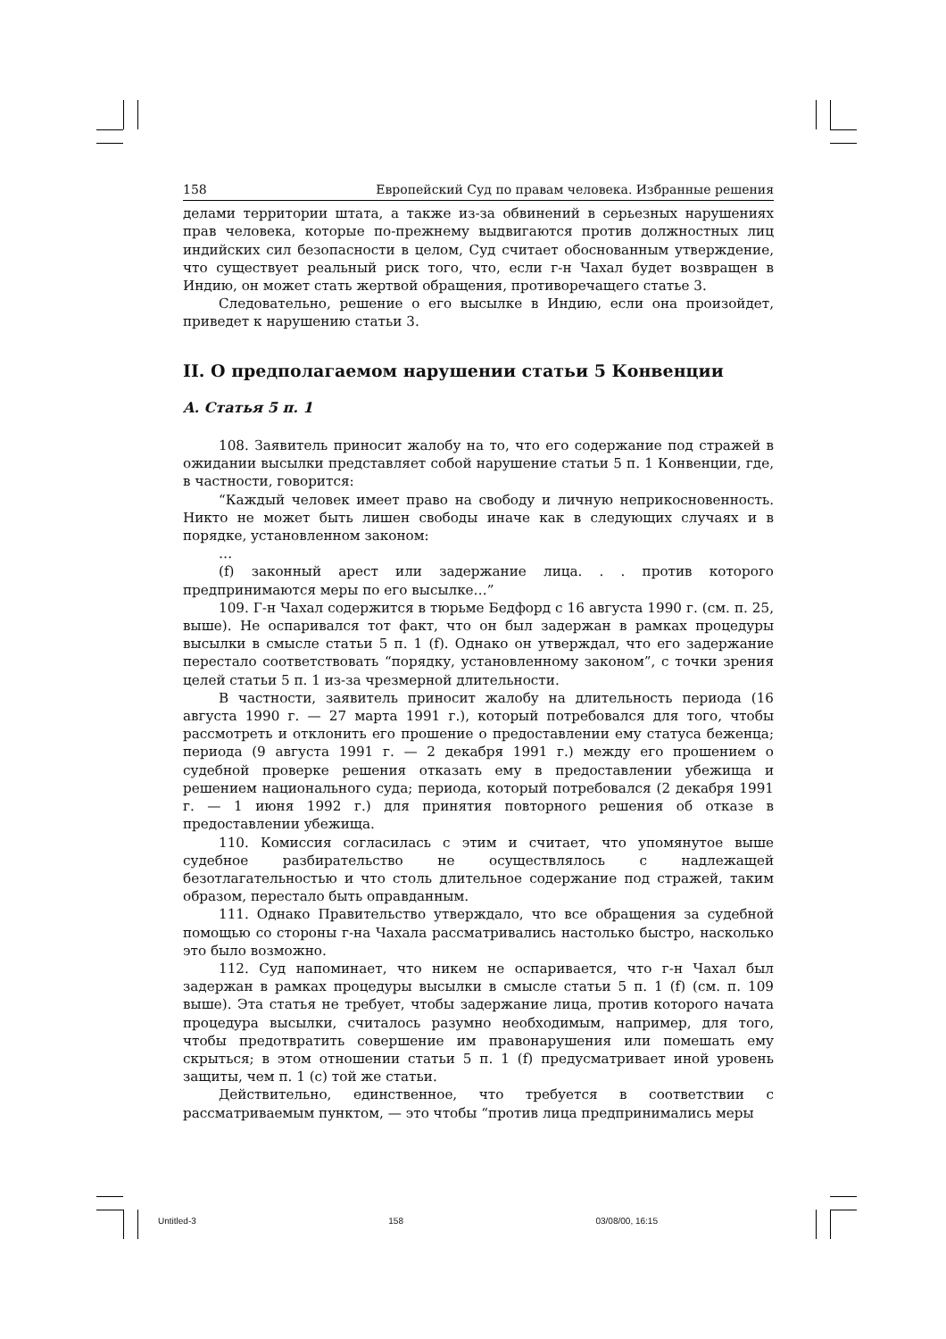158 Европейский Суд по правам человека. Избранные решения
делами территории штата, а также из-за обвинений в серьезных нарушениях прав человека, которые по-прежнему выдвигаются против должностных лиц индийских сил безопасности в целом, Суд считает обоснованным утверждение, что существует реальный риск того, что, если г-н Чахал будет возвращен в Индию, он может стать жертвой обращения, противоречащего статье 3.
Следовательно, решение о его высылке в Индию, если она произойдет, приведет к нарушению статьи 3.
II. О предполагаемом нарушении статьи 5 Конвенции
A. Статья 5 п. 1
108. Заявитель приносит жалобу на то, что его содержание под стражей в ожидании высылки представляет собой нарушение статьи 5 п. 1 Конвенции, где, в частности, говорится:
“Каждый человек имеет право на свободу и личную неприкосновенность. Никто не может быть лишен свободы иначе как в следующих случаях и в порядке, установленном законом:
…
(f) законный арест или задержание лица. . . против которого предпринимаются меры по его высылке…”
109. Г-н Чахал содержится в тюрьме Бедфорд с 16 августа 1990 г. (см. п. 25, выше). Не оспаривался тот факт, что он был задержан в рамках процедуры высылки в смысле статьи 5 п. 1 (f). Однако он утверждал, что его задержание перестало соответствовать “порядку, установленному законом”, с точки зрения целей статьи 5 п. 1 из-за чрезмерной длительности.
В частности, заявитель приносит жалобу на длительность периода (16 августа 1990 г. — 27 марта 1991 г.), который потребовался для того, чтобы рассмотреть и отклонить его прошение о предоставлении ему статуса беженца; периода (9 августа 1991 г. — 2 декабря 1991 г.) между его прошением о судебной проверке решения отказать ему в предоставлении убежища и решением национального суда; периода, который потребовался (2 декабря 1991 г. — 1 июня 1992 г.) для принятия повторного решения об отказе в предоставлении убежища.
110. Комиссия согласилась с этим и считает, что упомянутое выше судебное разбирательство не осуществлялось с надлежащей безотлагательностью и что столь длительное содержание под стражей, таким образом, перестало быть оправданным.
111. Однако Правительство утверждало, что все обращения за судебной помощью со стороны г-на Чахала рассматривались настолько быстро, насколько это было возможно.
112. Суд напоминает, что никем не оспаривается, что г-н Чахал был задержан в рамках процедуры высылки в смысле статьи 5 п. 1 (f) (см. п. 109 выше). Эта статья не требует, чтобы задержание лица, против которого начата процедура высылки, считалось разумно необходимым, например, для того, чтобы предотвратить совершение им правонарушения или помешать ему скрыться; в этом отношении статьи 5 п. 1 (f) предусматривает иной уровень защиты, чем п. 1 (с) той же статьи.
Действительно, единственное, что требуется в соответствии с рассматриваемым пунктом, — это чтобы “против лица предпринимались меры
Untitled-3 158 03/08/00, 16:15